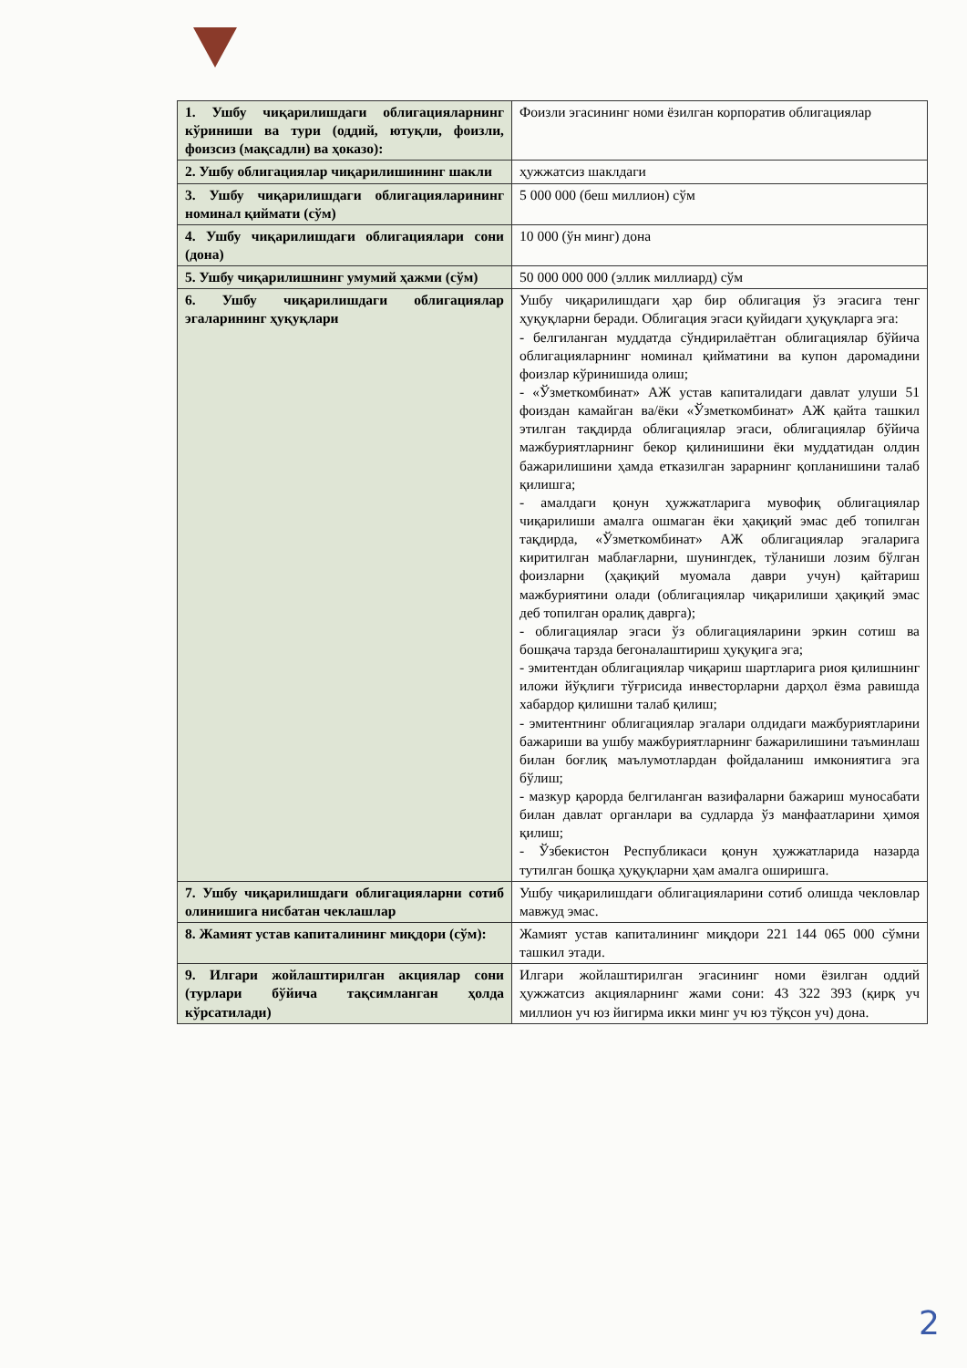| 1. Ушбу чиқарилишдаги облигацияларнинг кўриниши ва тури (оддий, ютуқли, фоизли, фоизсиз (мақсадли) ва ҳоказо): | Фоизли эгасининг номи ёзилган корпоратив облигациялар |
| 2. Ушбу облигациялар чиқарилишининг шакли | ҳужжатсиз шаклдаги |
| 3. Ушбу чиқарилишдаги облигацияларининг номинал қиймати (сўм) | 5 000 000 (беш миллион) сўм |
| 4. Ушбу чиқарилишдаги облигациялари сони (дона) | 10 000 (ўн минг) дона |
| 5. Ушбу чиқарилишнинг умумий ҳажми (сўм) | 50 000 000 000 (эллик миллиард) сўм |
| 6. Ушбу чиқарилишдаги облигациялар эгаларининг ҳуқуқлари | Ушбу чиқарилишдаги ҳар бир облигация ўз эгасига тенг ҳуқуқларни беради. Облигация эгаси қуйидаги ҳуқуқларга эга: - белгиланган муддатда сўндирилаётган облигациялар бўйича облигацияларнинг номинал қийматини ва купон даромадини фоизлар кўринишида олиш; - «Ўзметкомбинат» АЖ устав капиталидаги давлат улуши 51 фоиздан камайган ва/ёки «Ўзметкомбинат» АЖ қайта ташкил этилган тақдирда облигациялар эгаси, облигациялар бўйича мажбуриятларнинг бекор қилинишини ёки муддатидан олдин бажарилишини ҳамда етказилган зарарнинг қопланишини талаб қилишга; - амалдаги қонун ҳужжатларига мувофиқ облигациялар чиқарилиши амалга ошмаган ёки ҳақиқий эмас деб топилган тақдирда, «Ўзметкомбинат» АЖ облигациялар эгаларига киритилган маблағларни, шунингдек, тўланиши лозим бўлган фоизларни (ҳақиқий муомала даври учун) қайтариш мажбуриятини олади (облигациялар чиқарилиши ҳақиқий эмас деб топилган оралиқ даврга); - облигациялар эгаси ўз облигацияларини эркин сотиш ва бошқача тарзда бегоналаштириш ҳуқуқига эга; - эмитентдан облигациялар чиқариш шартларига риоя қилишнинг иложи йўқлиги тўғрисида инвесторларни дарҳол ёзма равишда хабардор қилишни талаб қилиш; - эмитентнинг облигациялар эгалари олдидаги мажбуриятларини бажариши ва ушбу мажбуриятларнинг бажарилишини таъминлаш билан боғлиқ маълумотлардан фойдаланиш имкониятига эга бўлиш; - мазкур қарорда белгиланган вазифаларни бажариш муносабати билан давлат органлари ва судларда ўз манфаатларини ҳимоя қилиш; - Ўзбекистон Республикаси қонун ҳужжатларида назарда тутилган бошқа ҳуқуқларни ҳам амалга оширишга. |
| 7. Ушбу чиқарилишдаги облигацияларни сотиб олинишига нисбатан чеклашлар | Ушбу чиқарилишдаги облигацияларини сотиб олишда чекловлар мавжуд эмас. |
| 8. Жамият устав капиталининг миқдори (сўм): | Жамият устав капиталининг миқдори 221 144 065 000 сўмни ташкил этади. |
| 9. Илгари жойлаштирилган акциялар сони (турлари бўйича тақсимланган ҳолда кўрсатилади) | Илгари жойлаштирилган эгасининг номи ёзилган оддий ҳужжатсиз акцияларнинг жами сони: 43 322 393 (қирқ уч миллион уч юз йигирма икки минг уч юз тўқсон уч) дона. |
2